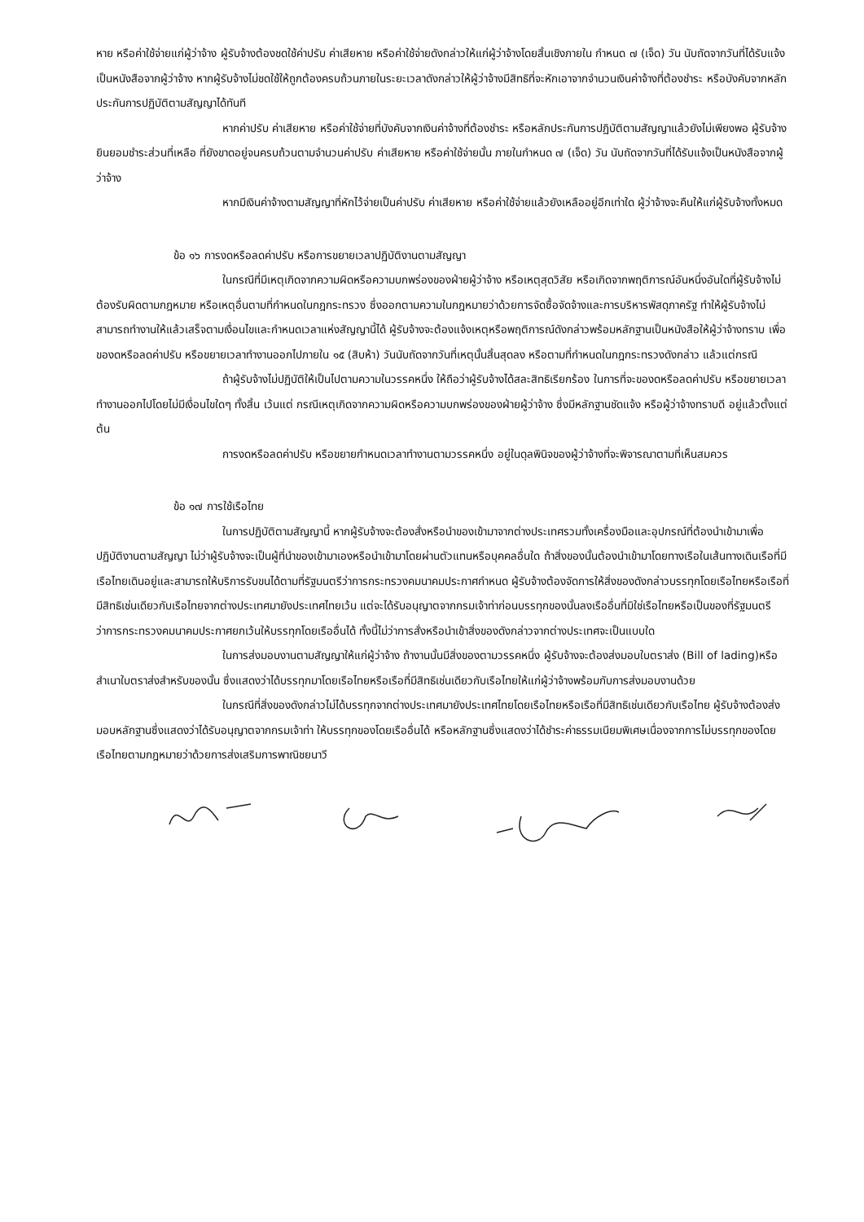หาย หรือค่าใช้จ่ายแก่ผู้ว่าจ้าง ผู้รับจ้างต้องชดใช้ค่าปรับ ค่าเสียหาย หรือค่าใช้จ่ายดังกล่าวให้แก่ผู้ว่าจ้างโดยสิ้นเชิงภายใน กำหนด ๗ (เจ็ด) วัน นับถัดจากวันที่ได้รับแจ้งเป็นหนังสือจากผู้ว่าจ้าง หากผู้รับจ้างไม่ชดใช้ให้ถูกต้องครบถ้วนภายในระยะเวลาดังกล่าวให้ผู้ว่าจ้างมีสิทธิที่จะหักเอาจากจำนวนเงินค่าจ้างที่ต้องชำระ หรือบังคับจากหลักประกันการปฏิบัติตามสัญญาได้ทันที
หากค่าปรับ ค่าเสียหาย หรือค่าใช้จ่ายที่บังคับจากเงินค่าจ้างที่ต้องชำระ หรือหลักประกันการปฏิบัติตามสัญญาแล้วยังไม่เพียงพอ ผู้รับจ้างยินยอมชำระส่วนที่เหลือ ที่ยังขาดอยู่จนครบถ้วนตามจำนวนค่าปรับ ค่าเสียหาย หรือค่าใช้จ่ายนั้น ภายในกำหนด ๗ (เจ็ด) วัน นับถัดจากวันที่ได้รับแจ้งเป็นหนังสือจากผู้ว่าจ้าง
หากมีเงินค่าจ้างตามสัญญาที่หักไว้จ่ายเป็นค่าปรับ ค่าเสียหาย หรือค่าใช้จ่ายแล้วยังเหลืออยู่อีกเท่าใด ผู้ว่าจ้างจะคืนให้แก่ผู้รับจ้างทั้งหมด
ข้อ ๑๖ การงดหรือลดค่าปรับ หรือการขยายเวลาปฏิบัติงานตามสัญญา
ในกรณีที่มีเหตุเกิดจากความผิดหรือความบกพร่องของฝ่ายผู้ว่าจ้าง หรือเหตุสุดวิสัย หรือเกิดจากพฤติการณ์อันหนึ่งอันใดที่ผู้รับจ้างไม่ต้องรับผิดตามกฎหมาย หรือเหตุอื่นตามที่กำหนดในกฎกระทรวง ซึ่งออกตามความในกฎหมายว่าด้วยการจัดซื้อจัดจ้างและการบริหารพัสดุภาครัฐ ทำให้ผู้รับจ้างไม่สามารถทำงานให้แล้วเสร็จตามเงื่อนไขและกำหนดเวลาแห่งสัญญานี้ได้ ผู้รับจ้างจะต้องแจ้งเหตุหรือพฤติการณ์ดังกล่าวพร้อมหลักฐานเป็นหนังสือให้ผู้ว่าจ้างทราบ เพื่อของดหรือลดค่าปรับ หรือขยายเวลาทำงานออกไปภายใน ๑๕ (สิบห้า) วันนับถัดจากวันที่เหตุนั้นสิ้นสุดลง หรือตามที่กำหนดในกฎกระทรวงดังกล่าว แล้วแต่กรณี
ถ้าผู้รับจ้างไม่ปฏิบัติให้เป็นไปตามความในวรรคหนึ่ง ให้ถือว่าผู้รับจ้างได้สละสิทธิเรียกร้อง ในการที่จะของดหรือลดค่าปรับ หรือขยายเวลาทำงานออกไปโดยไม่มีเงื่อนไขใดๆ ทั้งสิ้น เว้นแต่ กรณีเหตุเกิดจากความผิดหรือความบกพร่องของฝ่ายผู้ว่าจ้าง ซึ่งมีหลักฐานชัดแจ้ง หรือผู้ว่าจ้างทราบดี อยู่แล้วตั้งแต่ต้น
การงดหรือลดค่าปรับ หรือขยายกำหนดเวลาทำงานตามวรรคหนึ่ง อยู่ในดุลพินิจของผู้ว่าจ้างที่จะพิจารณาตามที่เห็นสมควร
ข้อ ๑๗ การใช้เรือไทย
ในการปฏิบัติตามสัญญานี้ หากผู้รับจ้างจะต้องสั่งหรือนำของเข้ามาจากต่างประเทศรวมทั้งเครื่องมือและอุปกรณ์ที่ต้องนำเข้ามาเพื่อปฏิบัติงานตามสัญญา ไม่ว่าผู้รับจ้างจะเป็นผู้ที่นำของเข้ามาเองหรือนำเข้ามาโดยผ่านตัวแทนหรือบุคคลอื่นใด ถ้าสิ่งของนั้นต้องนำเข้ามาโดยทางเรือในเส้นทางเดินเรือที่มีเรือไทยเดินอยู่และสามารถให้บริการรับขนได้ตามที่รัฐมนตรีว่าการกระทรวงคมนาคมประกาศกำหนด ผู้รับจ้างต้องจัดการให้สิ่งของดังกล่าวบรรทุกโดยเรือไทยหรือเรือที่มีสิทธิเช่นเดียวกับเรือไทยจากต่างประเทศมายังประเทศไทยเว้น แต่จะได้รับอนุญาตจากกรมเจ้าท่าก่อนบรรทุกของนั้นลงเรืออื่นที่มิใช่เรือไทยหรือเป็นของที่รัฐมนตรีว่าการกระทรวงคมนาคมประกาศยกเว้นให้บรรทุกโดยเรืออื่นได้ ทั้งนี้ไม่ว่าการสั่งหรือนำเข้าสิ่งของดังกล่าวจากต่างประเทศจะเป็นแบบใด
ในการส่งมอบงานตามสัญญาให้แก่ผู้ว่าจ้าง ถ้างานนั้นมีสิ่งของตามวรรคหนึ่ง ผู้รับจ้างจะต้องส่งมอบใบตราส่ง (Bill of lading)หรือสำเนาใบตราส่งสำหรับของนั้น ซึ่งแสดงว่าได้บรรทุกมาโดยเรือไทยหรือเรือที่มีสิทธิเช่นเดียวกับเรือไทยให้แก่ผู้ว่าจ้างพร้อมกับการส่งมอบงานด้วย
ในกรณีที่สิ่งของดังกล่าวไม่ได้บรรทุกจากต่างประเทศมายังประเทศไทยโดยเรือไทยหรือเรือที่มีสิทธิเช่นเดียวกับเรือไทย ผู้รับจ้างต้องส่งมอบหลักฐานซึ่งแสดงว่าได้รับอนุญาตจากกรมเจ้าท่า ให้บรรทุกของโดยเรืออื่นได้ หรือหลักฐานซึ่งแสดงว่าได้ชำระค่าธรรมเนียมพิเศษเนื่องจากการไม่บรรทุกของโดยเรือไทยตามกฎหมายว่าด้วยการส่งเสริมการพาณิชยนาวี